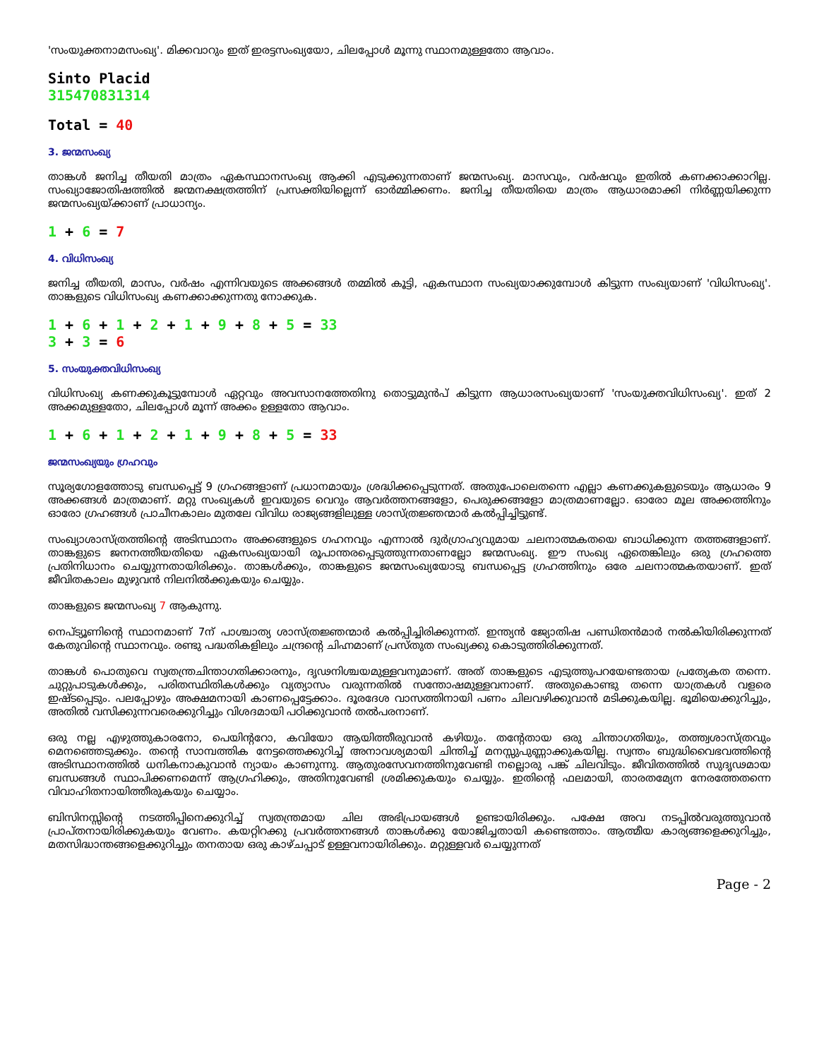'സംയുക്തനാമസംഖ്യ'. മിക്കവാറും ഇത് ഇരട്ടസംഖ്യയോ, ചിലപ്പോൾ മൂന്നു സ്ഥാനമുള്ളതോ ആവാം.
Sinto Placid
315470831314
Total = 40
3. ജന്മസംഖ്യ
താങ്കൾ ജനിച്ച തീയതി മാത്രം ഏകസ്ഥാനസംഖ്യ ആക്കി എടുക്കുന്നതാണ് ജന്മസംഖ്യ. മാസവും, വർഷവും ഇതിൽ കണക്കാക്കാറില്ല. സംഖ്യാജോതിഷത്തിൽ ജന്മനക്ഷത്രത്തിന് പ്രസക്തിയില്ലെന്ന് ഓർമ്മിക്കണം. ജനിച്ച തീയതിയെ മാത്രം ആധാരമാക്കി നിർണ്ണയിക്കുന്ന ജന്മസംഖ്യയ്ക്കാണ് പ്രാധാന്യം.
1 + 6 = 7
4. വിധിസംഖ്യ
ജനിച്ച തീയതി, മാസം, വർഷം എന്നിവയുടെ അക്കങ്ങൾ തമ്മിൽ കൂട്ടി, ഏകസ്ഥാന സംഖ്യയാക്കുമ്പോൾ കിട്ടുന്ന സംഖ്യയാണ് 'വിധിസംഖ്യ'. താങ്കളുടെ വിധിസംഖ്യ കണക്കാക്കുന്നതു നോക്കുക.
1 + 6 + 1 + 2 + 1 + 9 + 8 + 5 = 33
3 + 3 = 6
5. സംയുക്തവിധിസംഖ്യ
വിധിസംഖ്യ കണക്കുകൂട്ടുമ്പോൾ ഏറ്റവും അവസാനത്തേതിനു തൊട്ടുമുൻപ് കിട്ടുന്ന ആധാരസംഖ്യയാണ് 'സംയുക്തവിധിസംഖ്യ'. ഇത് 2 അക്കമുള്ളതോ, ചിലപ്പോൾ മൂന്ന് അക്കം ഉള്ളതോ ആവാം.
1 + 6 + 1 + 2 + 1 + 9 + 8 + 5 = 33
ജന്മസംഖ്യയും ഗ്രഹവും
സൂര്യഗോളത്തോടു ബന്ധപ്പെട്ട് 9 ഗ്രഹങ്ങളാണ് പ്രധാനമായും ശ്രദ്ധിക്കപ്പെടുന്നത്. അതുപോലെതന്നെ എല്ലാ കണക്കുകളുടെയും ആധാരം 9 അക്കങ്ങൾ മാത്രമാണ്. മറ്റു സംഖ്യകൾ ഇവയുടെ വെറും ആവർത്തനങ്ങളോ, പെരുക്കങ്ങളോ മാത്രമാണല്ലോ. ഓരോ മൂല അക്കത്തിനും ഓരോ ഗ്രഹങ്ങൾ പ്രാചീനകാലം മുതലേ വിവിധ രാജ്യങ്ങളിലുള്ള ശാസ്ത്രജ്ഞന്മാർ കൽപ്പിച്ചിട്ടുണ്ട്.
സംഖ്യാശാസ്ത്രത്തിന്റെ അടിസ്ഥാനം അക്കങ്ങളുടെ ഗഹനവും എന്നാൽ ദുർഗ്രാഹ്യവുമായ ചലനാത്മകതയെ ബാധിക്കുന്ന തത്തങ്ങളാണ്. താങ്കളുടെ ജനനത്തീയതിയെ ഏകസംഖ്യയായി രൂപാന്തരപ്പെടുത്തുന്നതാണല്ലോ ജന്മസംഖ്യ. ഈ സംഖ്യ ഏതെങ്കിലും ഒരു ഗ്രഹത്തെ പ്രതിനിധാനം ചെയ്യുന്നതായിരിക്കും. താങ്കൾക്കും, താങ്കളുടെ ജന്മസംഖ്യയോടു ബന്ധപ്പെട്ട ഗ്രഹത്തിനും ഒരേ ചലനാത്മകതയാണ്. ഇത് ജീവിതകാലം മുഴുവൻ നിലനിൽക്കുകയും ചെയ്യും.
താങ്കളുടെ ജന്മസംഖ്യ 7 ആകുന്നു.
നെപ്ട്യൂണിന്റെ സ്ഥാനമാണ് 7ന് പാശ്ചാത്യ ശാസ്ത്രജ്ഞന്മാർ കൽപ്പിച്ചിരിക്കുന്നത്. ഇന്ത്യൻ ജ്യോതിഷ പണ്ഡിതൻമാർ നൽകിയിരിക്കുന്നത് കേതുവിന്റെ സ്ഥാനവും. രണ്ടു പദ്ധതികളിലും ചന്ദ്രന്റെ ചിഹ്നമാണ് പ്രസ്തുത സംഖ്യക്കു കൊടുത്തിരിക്കുന്നത്.
താങ്കൾ പൊതുവെ സ്വതന്ത്രചിന്താഗതിക്കാരനും, ദൃഢനിശ്ചയമുള്ളവനുമാണ്. അത് താങ്കളുടെ എടുത്തുപറയേണ്ടതായ പ്രത്യേകത തന്നെ. ചുറ്റുപാടുകൾക്കും, പരിതസ്ഥിതികൾക്കും വ്യത്യാസം വരുന്നതിൽ സന്തോഷമുള്ളവനാണ്. അതുകൊണ്ടു തന്നെ യാത്രകൾ വളരെ ഇഷ്ടപ്പെടും. പലപ്പോഴും അക്ഷമനായി കാണപ്പെട്ടേക്കാം. ദൂരദേശ വാസത്തിനായി പണം ചിലവഴിക്കുവാൻ മടിക്കുകയില്ല. ഭൂമിയെക്കുറിച്ചും, അതിൽ വസിക്കുന്നവരെക്കുറിച്ചും വിശദമായി പഠിക്കുവാൻ തൽപരനാണ്.
ഒരു നല്ല എഴുത്തുകാരനോ, പെയിന്ററോ, കവിയോ ആയിത്തീരുവാൻ കഴിയും. തന്റേതായ ഒരു ചിന്താഗതിയും, തത്ത്വശാസ്ത്രവും മെനഞ്ഞെടുക്കും. തന്റെ സാമ്പത്തിക നേട്ടത്തെക്കുറിച്ച് അനാവശ്യമായി ചിന്തിച്ച് മനസ്സുപുണ്ണാക്കുകയില്ല. സ്വന്തം ബുദ്ധിവൈഭവത്തിന്റെ അടിസ്ഥാനത്തിൽ ധനികനാകുവാൻ ന്യായം കാണുന്നു. ആതുരസേവനത്തിനുവേണ്ടി നല്ലൊരു പങ്ക് ചിലവിടും. ജീവിതത്തിൽ സുദൃഢമായ ബന്ധങ്ങൾ സ്ഥാപിക്കണമെന്ന് ആഗ്രഹിക്കും, അതിനുവേണ്ടി ശ്രമിക്കുകയും ചെയ്യും. ഇതിന്റെ ഫലമായി, താരതമ്യേന നേരത്തേതന്നെ വിവാഹിതനായിത്തീരുകയും ചെയ്യാം.
ബിസിനസ്സിന്റെ നടത്തിപ്പിനെക്കുറിച്ച് സ്വതന്ത്രമായ ചില അഭിപ്രായങ്ങൾ ഉണ്ടായിരിക്കും. പക്ഷേ അവ നടപ്പിൽവരുത്തുവാൻ പ്രാപ്തനായിരിക്കുകയും വേണം. കയറ്റിറക്കു പ്രവർത്തനങ്ങൾ താങ്കൾക്കു യോജിച്ചതായി കണ്ടെത്താം. ആത്മീയ കാര്യങ്ങളെക്കുറിച്ചും, മതസിദ്ധാന്തങ്ങളെക്കുറിച്ചും തനതായ ഒരു കാഴ്ചപ്പാട് ഉള്ളവനായിരിക്കും. മറ്റുള്ളവർ ചെയ്യുന്നത്
Page - 2